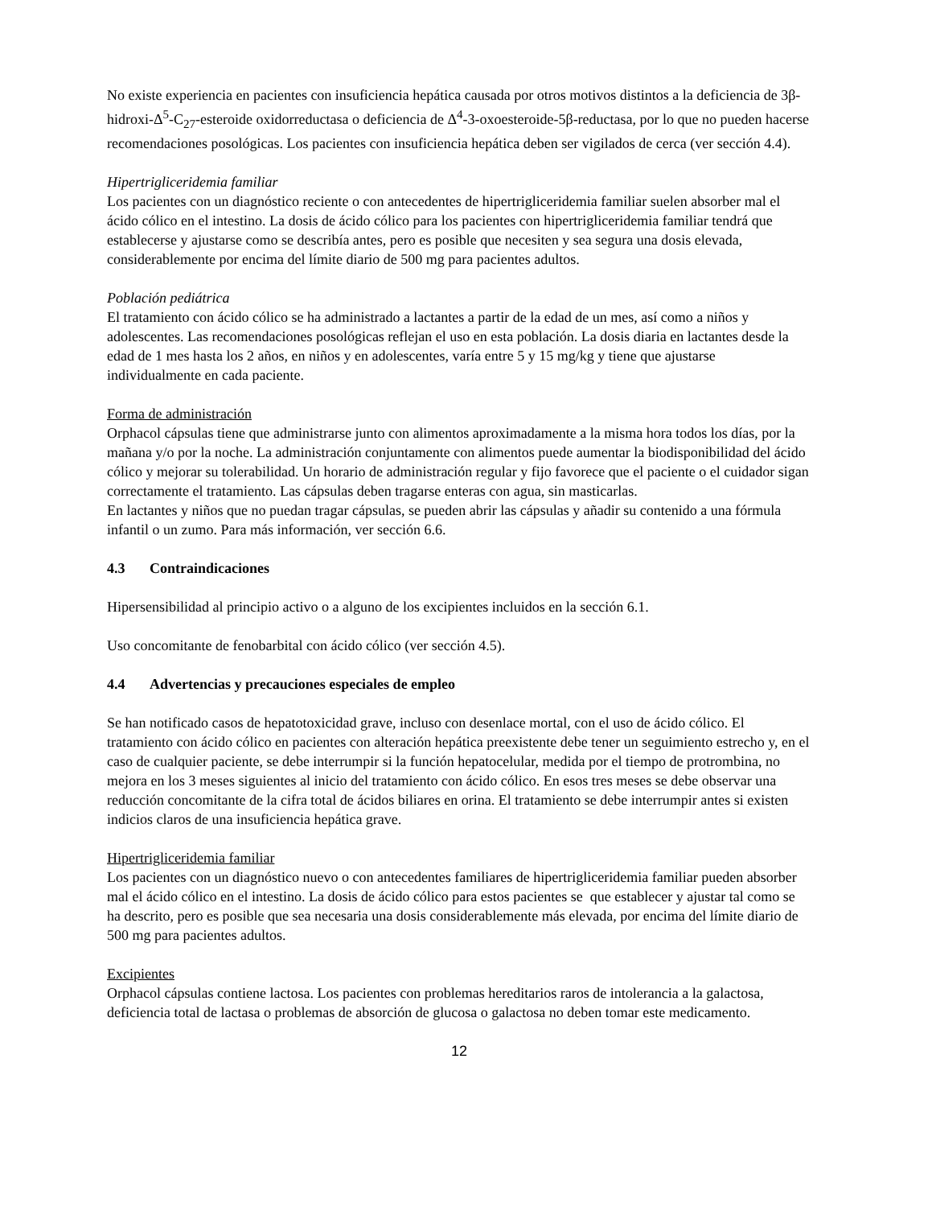No existe experiencia en pacientes con insuficiencia hepática causada por otros motivos distintos a la deficiencia de 3β-hidroxi-Δ<sup>5</sup>-C<sub>27</sub>-esteroide oxidorreductasa o deficiencia de Δ<sup>4</sup>-3-oxoesteroide-5β-reductasa, por lo que no pueden hacerse recomendaciones posológicas. Los pacientes con insuficiencia hepática deben ser vigilados de cerca (ver sección 4.4).
Hipertrigliceridemia familiar
Los pacientes con un diagnóstico reciente o con antecedentes de hipertrigliceridemia familiar suelen absorber mal el ácido cólico en el intestino. La dosis de ácido cólico para los pacientes con hipertrigliceridemia familiar tendrá que establecerse y ajustarse como se describía antes, pero es posible que necesiten y sea segura una dosis elevada, considerablemente por encima del límite diario de 500 mg para pacientes adultos.
Población pediátrica
El tratamiento con ácido cólico se ha administrado a lactantes a partir de la edad de un mes, así como a niños y adolescentes. Las recomendaciones posológicas reflejan el uso en esta población. La dosis diaria en lactantes desde la edad de 1 mes hasta los 2 años, en niños y en adolescentes, varía entre 5 y 15 mg/kg y tiene que ajustarse individualmente en cada paciente.
Forma de administración
Orphacol cápsulas tiene que administrarse junto con alimentos aproximadamente a la misma hora todos los días, por la mañana y/o por la noche. La administración conjuntamente con alimentos puede aumentar la biodisponibilidad del ácido cólico y mejorar su tolerabilidad. Un horario de administración regular y fijo favorece que el paciente o el cuidador sigan correctamente el tratamiento. Las cápsulas deben tragarse enteras con agua, sin masticarlas.
En lactantes y niños que no puedan tragar cápsulas, se pueden abrir las cápsulas y añadir su contenido a una fórmula infantil o un zumo. Para más información, ver sección 6.6.
4.3 Contraindicaciones
Hipersensibilidad al principio activo o a alguno de los excipientes incluidos en la sección 6.1.
Uso concomitante de fenobarbital con ácido cólico (ver sección 4.5).
4.4 Advertencias y precauciones especiales de empleo
Se han notificado casos de hepatotoxicidad grave, incluso con desenlace mortal, con el uso de ácido cólico. El tratamiento con ácido cólico en pacientes con alteración hepática preexistente debe tener un seguimiento estrecho y, en el caso de cualquier paciente, se debe interrumpir si la función hepatocelular, medida por el tiempo de protrombina, no mejora en los 3 meses siguientes al inicio del tratamiento con ácido cólico. En esos tres meses se debe observar una reducción concomitante de la cifra total de ácidos biliares en orina. El tratamiento se debe interrumpir antes si existen indicios claros de una insuficiencia hepática grave.
Hipertrigliceridemia familiar
Los pacientes con un diagnóstico nuevo o con antecedentes familiares de hipertrigliceridemia familiar pueden absorber mal el ácido cólico en el intestino. La dosis de ácido cólico para estos pacientes se que establecer y ajustar tal como se ha descrito, pero es posible que sea necesaria una dosis considerablemente más elevada, por encima del límite diario de 500 mg para pacientes adultos.
Excipientes
Orphacol cápsulas contiene lactosa. Los pacientes con problemas hereditarios raros de intolerancia a la galactosa, deficiencia total de lactasa o problemas de absorción de glucosa o galactosa no deben tomar este medicamento.
12